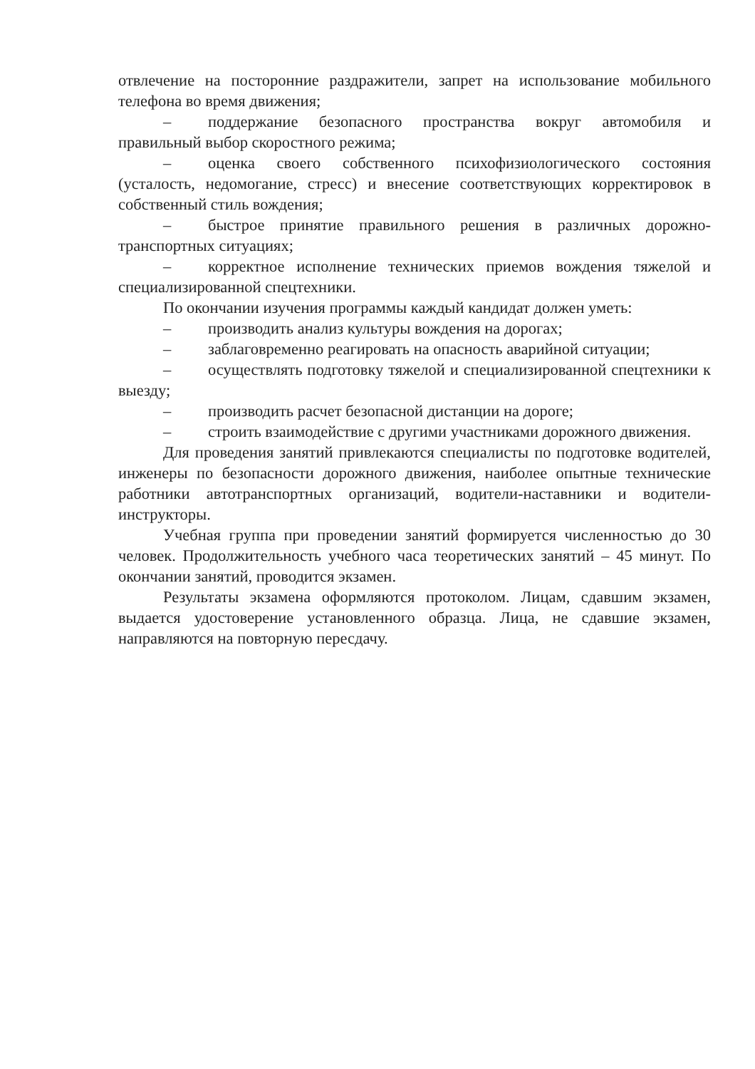отвлечение на посторонние раздражители, запрет на использование мобильного телефона во время движения;
– поддержание безопасного пространства вокруг автомобиля и правильный выбор скоростного режима;
– оценка своего собственного психофизиологического состояния (усталость, недомогание, стресс) и внесение соответствующих корректировок в собственный стиль вождения;
– быстрое принятие правильного решения в различных дорожно-транспортных ситуациях;
– корректное исполнение технических приемов вождения тяжелой и специализированной спецтехники.
По окончании изучения программы каждый кандидат должен уметь:
– производить анализ культуры вождения на дорогах;
– заблаговременно реагировать на опасность аварийной ситуации;
– осуществлять подготовку тяжелой и специализированной спецтехники к выезду;
– производить расчет безопасной дистанции на дороге;
– строить взаимодействие с другими участниками дорожного движения.
Для проведения занятий привлекаются специалисты по подготовке водителей, инженеры по безопасности дорожного движения, наиболее опытные технические работники автотранспортных организаций, водители-наставники и водители-инструкторы.
Учебная группа при проведении занятий формируется численностью до 30 человек. Продолжительность учебного часа теоретических занятий – 45 минут. По окончании занятий, проводится экзамен.
Результаты экзамена оформляются протоколом. Лицам, сдавшим экзамен, выдается удостоверение установленного образца. Лица, не сдавшие экзамен, направляются на повторную пересдачу.